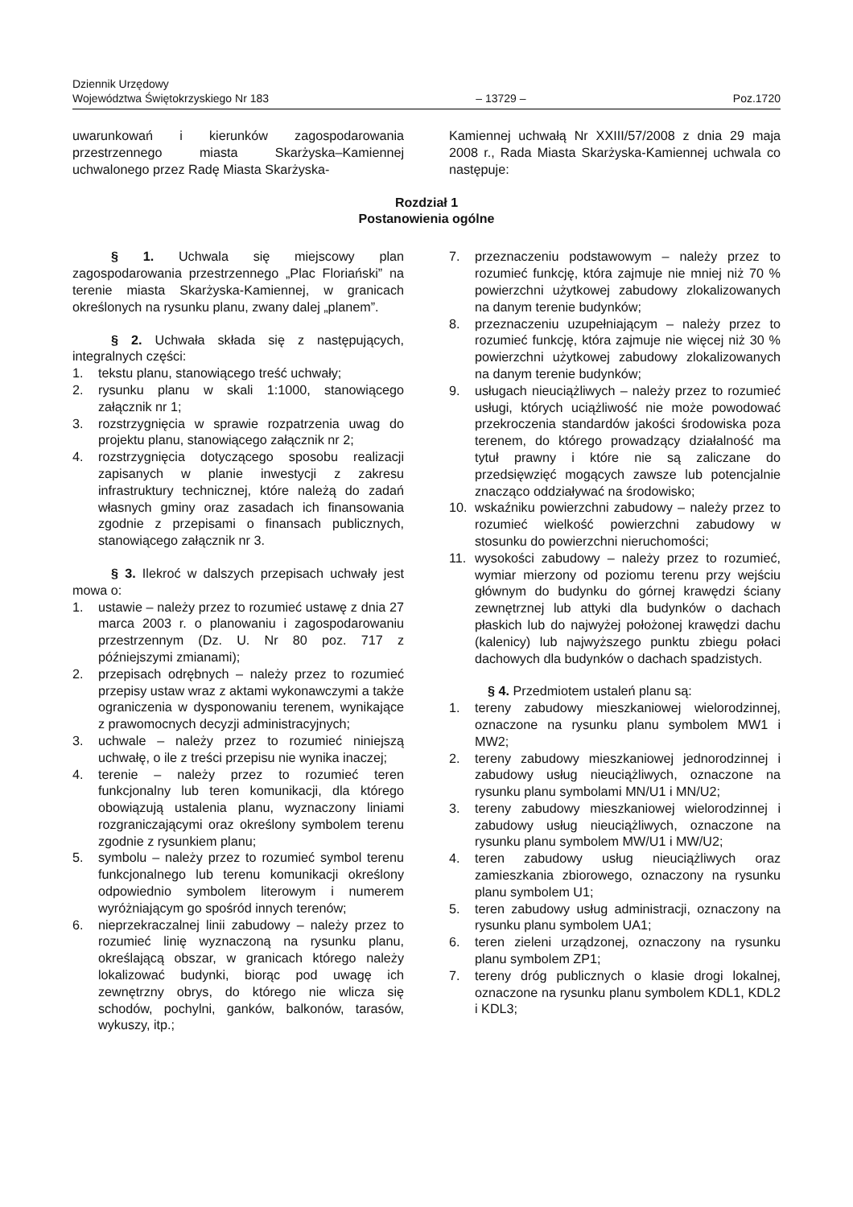Dziennik Urzędowy
Województwa Świętokrzyskiego Nr 183
– 13729 –
Poz.1720
uwarunkowań i kierunków zagospodarowania przestrzennego miasta Skarżyska–Kamiennej uchwalonego przez Radę Miasta Skarżyska-
Kamiennej uchwałą Nr XXIII/57/2008 z dnia 29 maja 2008 r., Rada Miasta Skarżyska-Kamiennej uchwala co następuje:
Rozdział 1
Postanowienia ogólne
§ 1. Uchwala się miejscowy plan zagospodarowania przestrzennego „Plac Floriański” na terenie miasta Skarżyska-Kamiennej, w granicach określonych na rysunku planu, zwany dalej „planem”.
§ 2. Uchwała składa się z następujących, integralnych części:
1. tekstu planu, stanowiącego treść uchwały;
2. rysunku planu w skali 1:1000, stanowiącego załącznik nr 1;
3. rozstrzygnięcia w sprawie rozpatrzenia uwag do projektu planu, stanowiącego załącznik nr 2;
4. rozstrzygnięcia dotyczącego sposobu realizacji zapisanych w planie inwestycji z zakresu infrastruktury technicznej, które należą do zadań własnych gminy oraz zasadach ich finansowania zgodnie z przepisami o finansach publicznych, stanowiącego załącznik nr 3.
§ 3. Ilekroć w dalszych przepisach uchwały jest mowa o:
1. ustawie – należy przez to rozumieć ustawę z dnia 27 marca 2003 r. o planowaniu i zagospodarowaniu przestrzennym (Dz. U. Nr 80 poz. 717 z późniejszymi zmianami);
2. przepisach odrębnych – należy przez to rozumieć przepisy ustaw wraz z aktami wykonawczymi a także ograniczenia w dysponowaniu terenem, wynikające z prawomocnych decyzji administracyjnych;
3. uchwale – należy przez to rozumieć niniejszą uchwałę, o ile z treści przepisu nie wynika inaczej;
4. terenie – należy przez to rozumieć teren funkcjonalny lub teren komunikacji, dla którego obowiązują ustalenia planu, wyznaczony liniami rozgraniczającymi oraz określony symbolem terenu zgodnie z rysunkiem planu;
5. symbolu – należy przez to rozumieć symbol terenu funkcjonalnego lub terenu komunikacji określony odpowiednio symbolem literowym i numerem wyróżniającym go spośród innych terenów;
6. nieprzekraczalnej linii zabudowy – należy przez to rozumieć linię wyznaczoną na rysunku planu, określającą obszar, w granicach którego należy lokalizować budynki, biorąc pod uwagę ich zewnętrzny obrys, do którego nie wlicza się schodów, pochylni, ganków, balkonów, tarasów, wykuszy, itp.;
7. przeznaczeniu podstawowym – należy przez to rozumieć funkcję, która zajmuje nie mniej niż 70 % powierzchni użytkowej zabudowy zlokalizowanych na danym terenie budynków;
8. przeznaczeniu uzupełniającym – należy przez to rozumieć funkcję, która zajmuje nie więcej niż 30 % powierzchni użytkowej zabudowy zlokalizowanych na danym terenie budynków;
9. usługach nieuciążliwych – należy przez to rozumieć usługi, których uciążliwość nie może powodować przekroczenia standardów jakości środowiska poza terenem, do którego prowadzący działalność ma tytuł prawny i które nie są zaliczane do przedsięwzięć mogących zawsze lub potencjalnie znacząco oddziaływać na środowisko;
10. wskaźniku powierzchni zabudowy – należy przez to rozumieć wielkość powierzchni zabudowy w stosunku do powierzchni nieruchomości;
11. wysokości zabudowy – należy przez to rozumieć, wymiar mierzony od poziomu terenu przy wejściu głównym do budynku do górnej krawędzi ściany zewnętrznej lub attyki dla budynków o dachach płaskich lub do najwyżej położonej krawędzi dachu (kalenicy) lub najwyższego punktu zbiegu połaci dachowych dla budynków o dachach spadzistych.
§ 4. Przedmiotem ustaleń planu są:
1. tereny zabudowy mieszkaniowej wielorodzinnej, oznaczone na rysunku planu symbolem MW1 i MW2;
2. tereny zabudowy mieszkaniowej jednorodzinnej i zabudowy usług nieuciążliwych, oznaczone na rysunku planu symbolami MN/U1 i MN/U2;
3. tereny zabudowy mieszkaniowej wielorodzinnej i zabudowy usług nieuciążliwych, oznaczone na rysunku planu symbolem MW/U1 i MW/U2;
4. teren zabudowy usług nieuciążliwych oraz zamieszkania zbiorowego, oznaczony na rysunku planu symbolem U1;
5. teren zabudowy usług administracji, oznaczony na rysunku planu symbolem UA1;
6. teren zieleni urządzonej, oznaczony na rysunku planu symbolem ZP1;
7. tereny dróg publicznych o klasie drogi lokalnej, oznaczone na rysunku planu symbolem KDL1, KDL2 i KDL3;